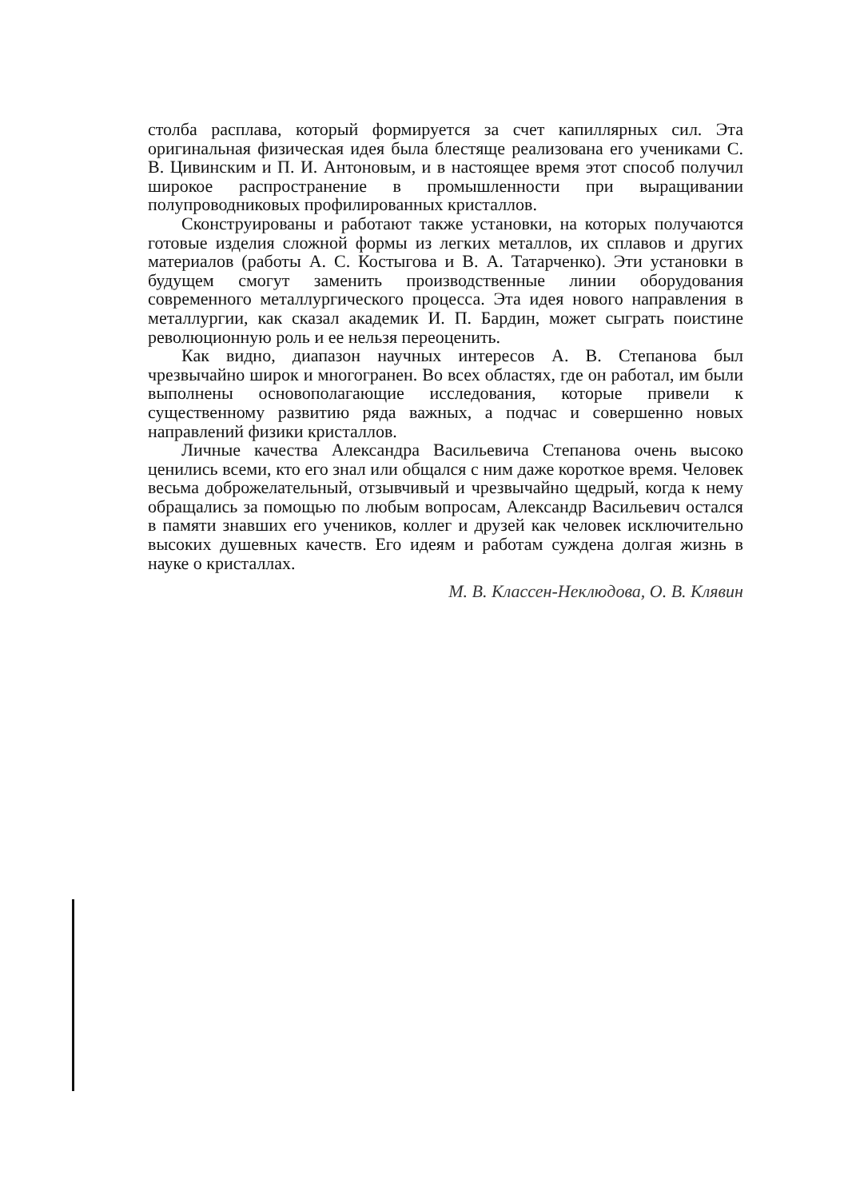столба расплава, который формируется за счет капиллярных сил. Эта оригинальная физическая идея была блестяще реализована его учениками С. В. Цивинским и П. И. Антоновым, и в настоящее время этот способ получил широкое распространение в промышленности при выращивании полупроводниковых профилированных кристаллов.
Сконструированы и работают также установки, на которых получаются готовые изделия сложной формы из легких металлов, их сплавов и других материалов (работы А. С. Костыгова и В. А. Татарченко). Эти установки в будущем смогут заменить производственные линии оборудования современного металлургического процесса. Эта идея нового направления в металлургии, как сказал академик И. П. Бардин, может сыграть поистине революционную роль и ее нельзя переоценить.
Как видно, диапазон научных интересов А. В. Степанова был чрезвычайно широк и многогранен. Во всех областях, где он работал, им были выполнены основополагающие исследования, которые привели к существенному развитию ряда важных, а подчас и совершенно новых направлений физики кристаллов.
Личные качества Александра Васильевича Степанова очень высоко ценились всеми, кто его знал или общался с ним даже короткое время. Человек весьма доброжелательный, отзывчивый и чрезвычайно щедрый, когда к нему обращались за помощью по любым вопросам, Александр Васильевич остался в памяти знавших его учеников, коллег и друзей как человек исключительно высоких душевных качеств. Его идеям и работам суждена долгая жизнь в науке о кристаллах.
М. В. Классен-Неклюдова, О. В. Клявин